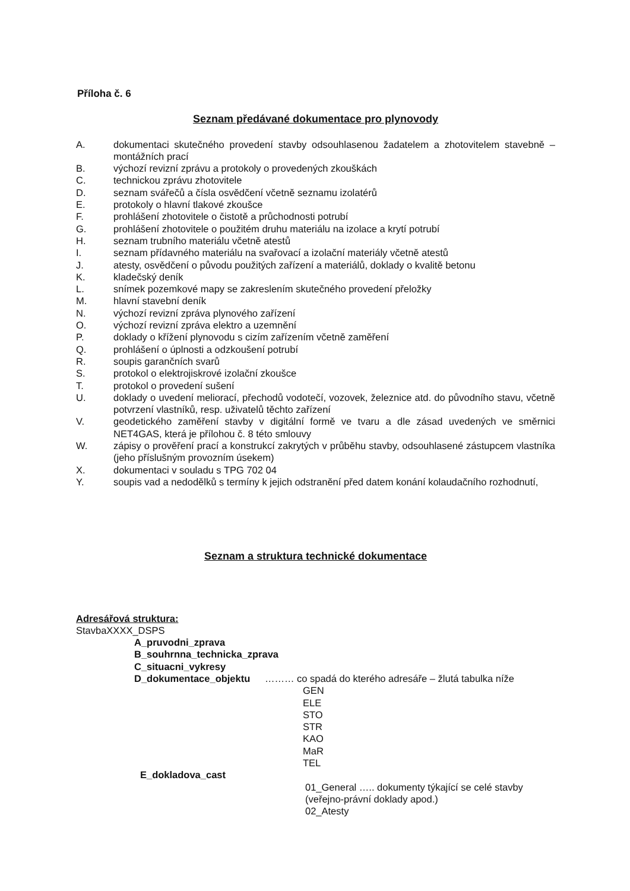Příloha č. 6
Seznam předávané dokumentace pro plynovody
A. dokumentaci skutečného provedení stavby odsouhlasenou žadatelem a zhotovitelem stavebně – montážních prací
B. výchozí revizní zprávu a protokoly o provedených zkouškách
C. technickou zprávu zhotovitele
D. seznam svářečů a čísla osvědčení včetně seznamu izolatérů
E. protokoly o hlavní tlakové zkoušce
F. prohlášení zhotovitele o čistotě a průchodnosti potrubí
G. prohlášení zhotovitele o použitém druhu materiálu na izolace a krytí potrubí
H. seznam trubního materiálu včetně atestů
I. seznam přídavného materiálu na svařovací a izolační materiály včetně atestů
J. atesty, osvědčení o původu použitých zařízení a materiálů, doklady o kvalitě betonu
K. kladečský deník
L. snímek pozemkové mapy se zakreslením skutečného provedení přeložky
M. hlavní stavební deník
N. výchozí revizní zpráva plynového zařízení
O. výchozí revizní zpráva elektro a uzemnění
P. doklady o křížení plynovodu s cizím zařízením včetně zaměření
Q. prohlášení o úplnosti a odzkoušení potrubí
R. soupis garančních svarů
S. protokol o elektrojiskrové izolační zkoušce
T. protokol o provedení sušení
U. doklady o uvedení meliorací, přechodů vodotečí, vozovek, železnice atd. do původního stavu, včetně potvrzení vlastníků, resp. uživatelů těchto zařízení
V. geodetického zaměření stavby v digitální formě ve tvaru a dle zásad uvedených ve směrnici NET4GAS, která je přílohou č. 8 této smlouvy
W. zápisy o prověření prací a konstrukcí zakrytých v průběhu stavby, odsouhlasené zástupcem vlastníka (jeho příslušným provozním úsekem)
X. dokumentaci v souladu s TPG 702 04
Y. soupis vad a nedodělků s termíny k jejich odstranění před datem konání kolaudačního rozhodnutí,
Seznam a struktura technické dokumentace
Adresářová struktura:
StavbaXXXX_DSPS
A_pruvodni_zprava
B_souhrnna_technicka_zprava
C_situacni_vykresy
D_dokumentace_objektu ……… co spadá do kterého adresáře – žlutá tabulka níže
GEN
ELE
STO
STR
KAO
MaR
TEL
E_dokladova_cast
01_General ….. dokumenty týkající se celé stavby
(veřejno-právní doklady apod.)
02_Atesty